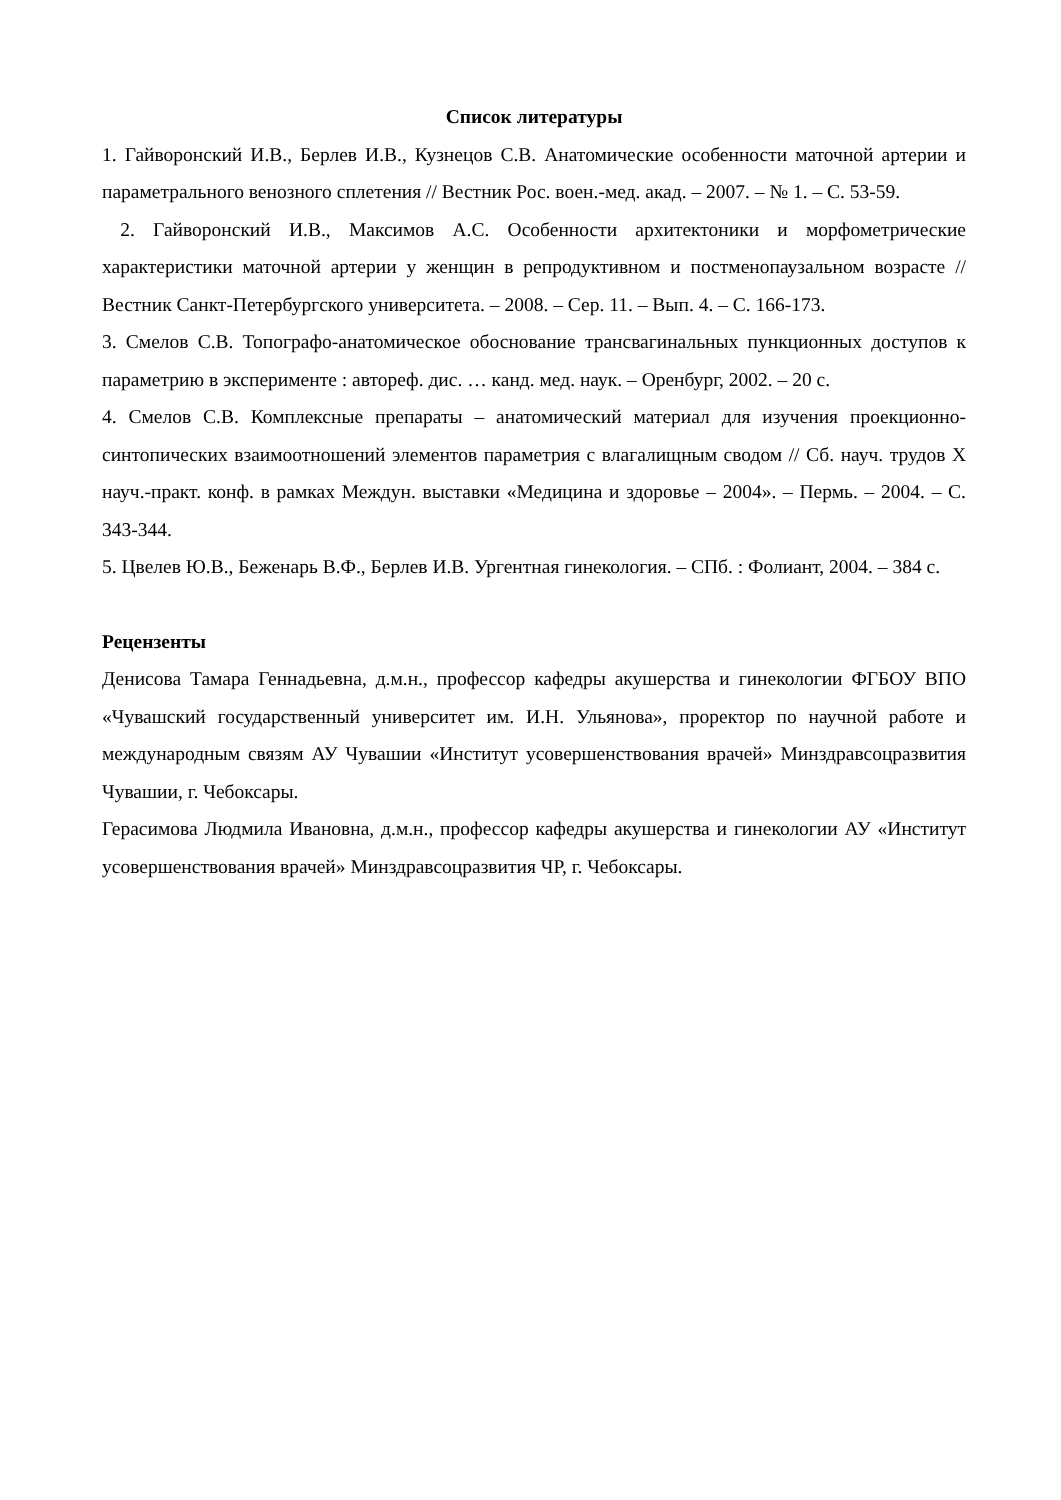Список литературы
1. Гайворонский И.В., Берлев И.В., Кузнецов С.В. Анатомические особенности маточной артерии и параметрального венозного сплетения // Вестник Рос. воен.-мед. акад. – 2007. – № 1. – С. 53-59.
2. Гайворонский И.В., Максимов А.С. Особенности архитектоники и морфометрические характеристики маточной артерии у женщин в репродуктивном и постменопаузальном возрасте // Вестник Санкт-Петербургского университета. – 2008. – Сер. 11. – Вып. 4. – С. 166-173.
3. Смелов С.В. Топографо-анатомическое обоснование трансвагинальных пункционных доступов к параметрию в эксперименте : автореф. дис. … канд. мед. наук. – Оренбург, 2002. – 20 с.
4. Смелов С.В. Комплексные препараты – анатомический материал для изучения проекционно-синтопических взаимоотношений элементов параметрия с влагалищным сводом // Сб. науч. трудов X науч.-практ. конф. в рамках Междун. выставки «Медицина и здоровье – 2004». – Пермь. – 2004. – С. 343-344.
5. Цвелев Ю.В., Беженарь В.Ф., Берлев И.В. Ургентная гинекология. – СПб. : Фолиант, 2004. – 384 с.
Рецензенты
Денисова Тамара Геннадьевна, д.м.н., профессор кафедры акушерства и гинекологии ФГБОУ ВПО «Чувашский государственный университет им. И.Н. Ульянова», проректор по научной работе и международным связям АУ Чувашии «Институт усовершенствования врачей» Минздравсоцразвития Чувашии, г. Чебоксары.
Герасимова Людмила Ивановна, д.м.н., профессор кафедры акушерства и гинекологии АУ «Институт усовершенствования врачей» Минздравсоцразвития ЧР, г. Чебоксары.